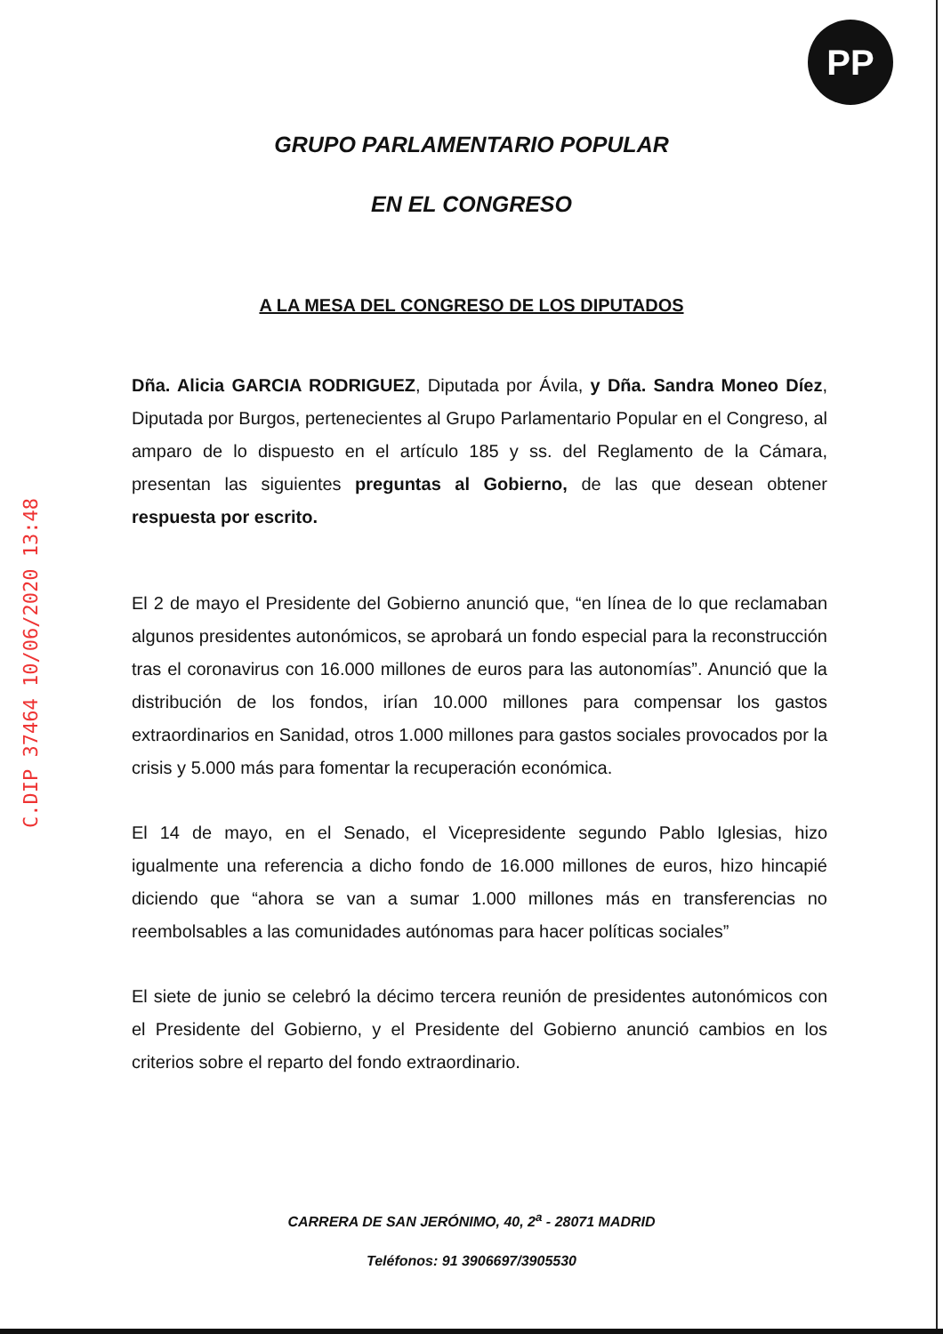PP
C.DIP 37464 10/06/2020 13:48
GRUPO PARLAMENTARIO POPULAR
EN EL CONGRESO
A LA MESA DEL CONGRESO DE LOS DIPUTADOS
Dña. Alicia GARCIA RODRIGUEZ, Diputada por Ávila, y Dña. Sandra Moneo Díez, Diputada por Burgos, pertenecientes al Grupo Parlamentario Popular en el Congreso, al amparo de lo dispuesto en el artículo 185 y ss. del Reglamento de la Cámara, presentan las siguientes preguntas al Gobierno, de las que desean obtener respuesta por escrito.
El 2 de mayo el Presidente del Gobierno anunció que, “en línea de lo que reclamaban algunos presidentes autonómicos, se aprobará un fondo especial para la reconstrucción tras el coronavirus con 16.000 millones de euros para las autonomías”. Anunció que la distribución de los fondos, irían 10.000 millones para compensar los gastos extraordinarios en Sanidad, otros 1.000 millones para gastos sociales provocados por la crisis y 5.000 más para fomentar la recuperación económica.
El 14 de mayo, en el Senado, el Vicepresidente segundo Pablo Iglesias, hizo igualmente una referencia a dicho fondo de 16.000 millones de euros, hizo hincapié diciendo que “ahora se van a sumar 1.000 millones más en transferencias no reembolsables a las comunidades autónomas para hacer políticas sociales”
El siete de junio se celebró la décimo tercera reunión de presidentes autonómicos con el Presidente del Gobierno, y el Presidente del Gobierno anunció cambios en los criterios sobre el reparto del fondo extraordinario.
CARRERA DE SAN JERÓNIMO, 40, 2<sup>a</sup> - 28071 MADRID
Teléfonos: 91 3906697/3905530